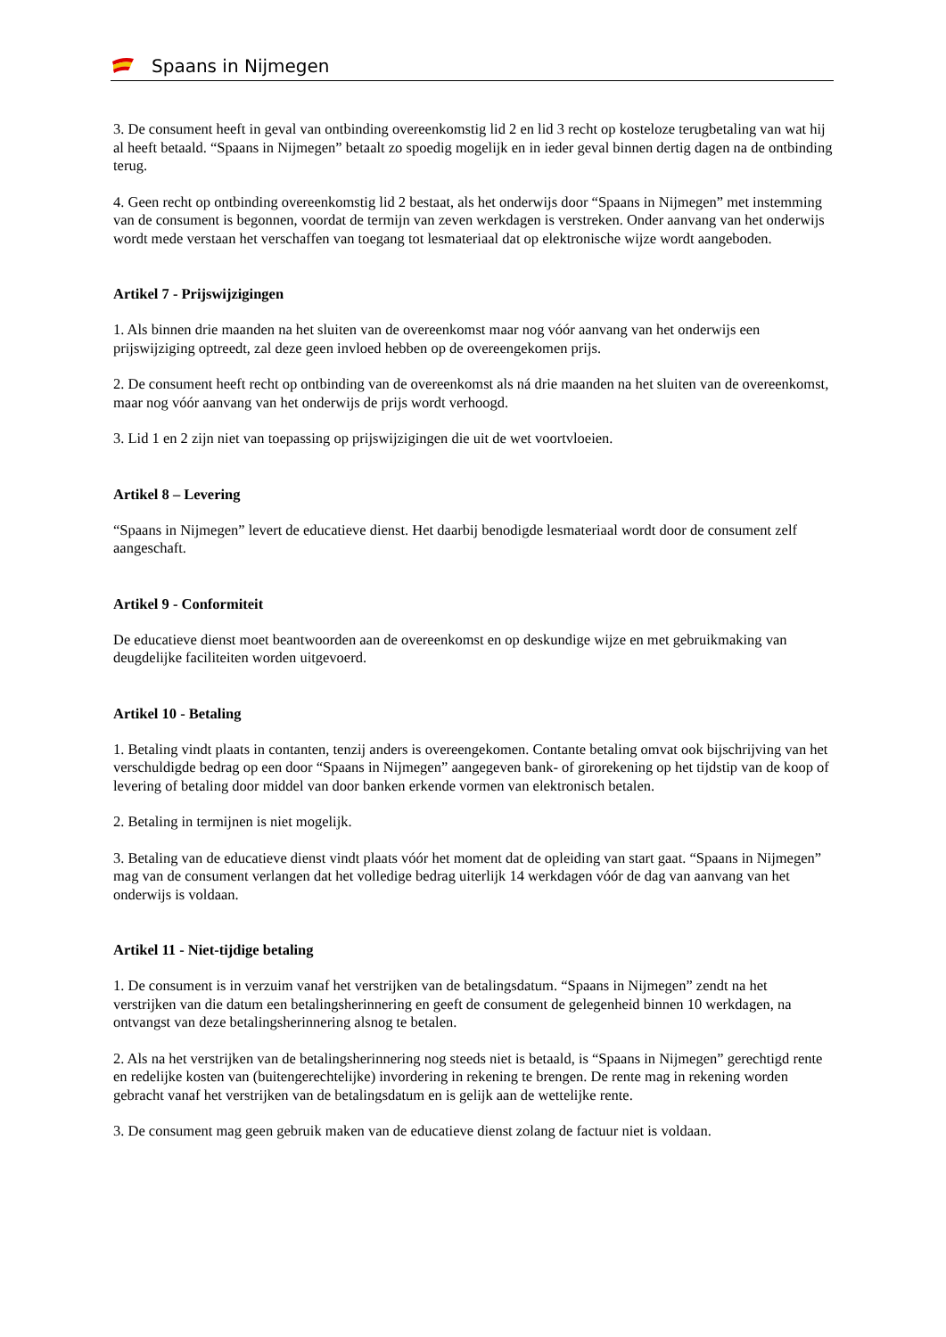Spaans in Nijmegen
3. De consument heeft in geval van ontbinding overeenkomstig lid 2 en lid 3 recht op kosteloze terugbetaling van wat hij al heeft betaald. “Spaans in Nijmegen” betaalt zo spoedig mogelijk en in ieder geval binnen dertig dagen na de ontbinding terug.
4. Geen recht op ontbinding overeenkomstig lid 2 bestaat, als het onderwijs door “Spaans in Nijmegen” met instemming van de consument is begonnen, voordat de termijn van zeven werkdagen is verstreken. Onder aanvang van het onderwijs wordt mede verstaan het verschaffen van toegang tot lesmateriaal dat op elektronische wijze wordt aangeboden.
Artikel 7 - Prijswijzigingen
1. Als binnen drie maanden na het sluiten van de overeenkomst maar nog vóór aanvang van het onderwijs een prijswijziging optreedt, zal deze geen invloed hebben op de overeengekomen prijs.
2. De consument heeft recht op ontbinding van de overeenkomst als ná drie maanden na het sluiten van de overeenkomst, maar nog vóór aanvang van het onderwijs de prijs wordt verhoogd.
3. Lid 1 en 2 zijn niet van toepassing op prijswijzigingen die uit de wet voortvloeien.
Artikel 8 – Levering
“Spaans in Nijmegen” levert de educatieve dienst. Het daarbij benodigde lesmateriaal wordt door de consument zelf aangeschaft.
Artikel 9 - Conformiteit
De educatieve dienst moet beantwoorden aan de overeenkomst en op deskundige wijze en met gebruikmaking van deugdelijke faciliteiten worden uitgevoerd.
Artikel 10 - Betaling
1. Betaling vindt plaats in contanten, tenzij anders is overeengekomen. Contante betaling omvat ook bijschrijving van het verschuldigde bedrag op een door “Spaans in Nijmegen” aangegeven bank- of girorekening op het tijdstip van de koop of levering of betaling door middel van door banken erkende vormen van elektronisch betalen.
2. Betaling in termijnen is niet mogelijk.
3. Betaling van de educatieve dienst vindt plaats vóór het moment dat de opleiding van start gaat. “Spaans in Nijmegen” mag van de consument verlangen dat het volledige bedrag uiterlijk 14 werkdagen vóór de dag van aanvang van het onderwijs is voldaan.
Artikel 11 - Niet-tijdige betaling
1. De consument is in verzuim vanaf het verstrijken van de betalingsdatum. “Spaans in Nijmegen” zendt na het verstrijken van die datum een betalingsherinnering en geeft de consument de gelegenheid binnen 10 werkdagen, na ontvangst van deze betalingsherinnering alsnog te betalen.
2. Als na het verstrijken van de betalingsherinnering nog steeds niet is betaald, is “Spaans in Nijmegen” gerechtigd rente en redelijke kosten van (buitengerechtelijke) invordering in rekening te brengen. De rente mag in rekening worden gebracht vanaf het verstrijken van de betalingsdatum en is gelijk aan de wettelijke rente.
3. De consument mag geen gebruik maken van de educatieve dienst zolang de factuur niet is voldaan.